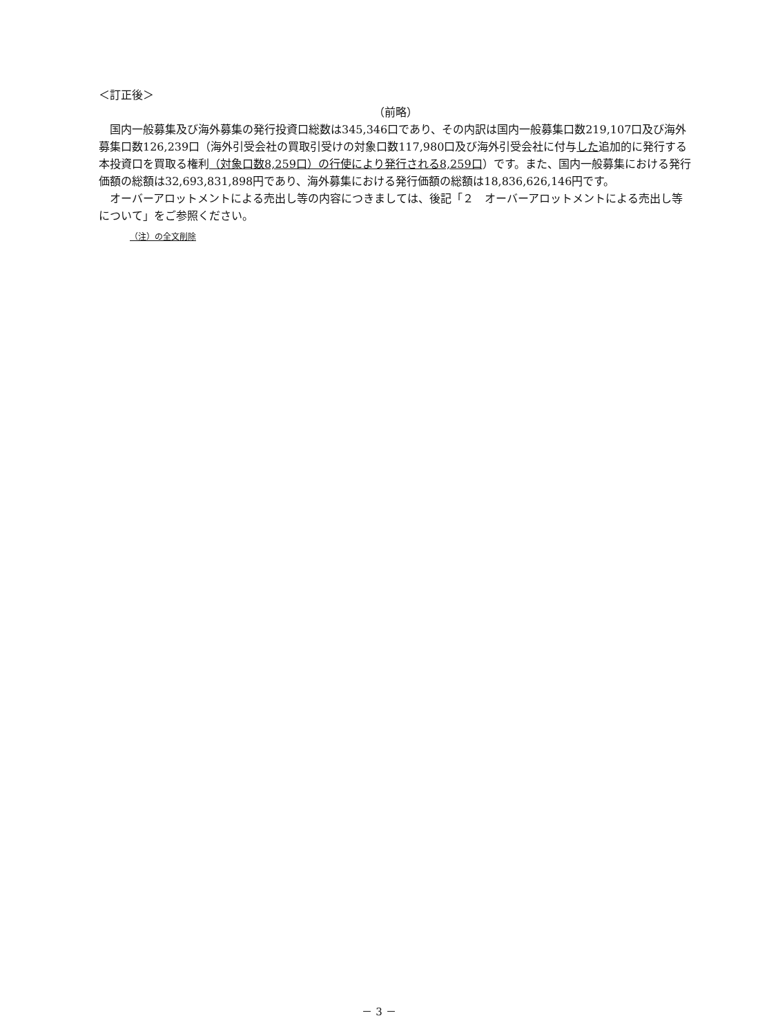＜訂正後＞
（前略）
国内一般募集及び海外募集の発行投資口総数は345,346口であり、その内訳は国内一般募集口数219,107口及び海外募集口数126,239口（海外引受会社の買取引受けの対象口数117,980口及び海外引受会社に付与した追加的に発行する本投資口を買取る権利（対象口数8,259口）の行使により発行される8,259口）です。また、国内一般募集における発行価額の総額は32,693,831,898円であり、海外募集における発行価額の総額は18,836,626,146円です。
オーバーアロットメントによる売出し等の内容につきましては、後記「２　オーバーアロットメントによる売出し等について」をご参照ください。
（注）の全文削除
－ 3 －